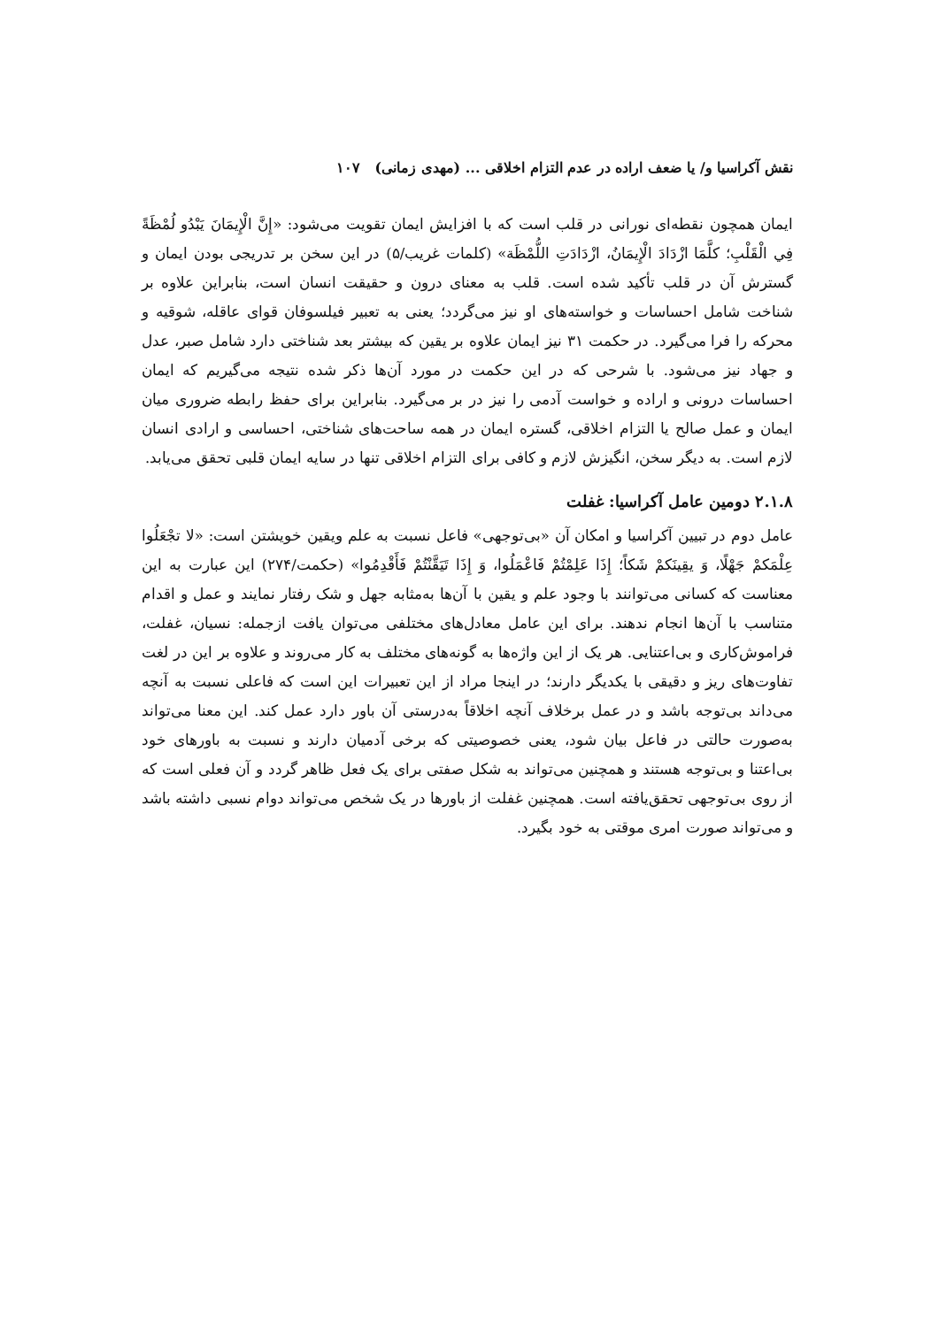نقش آکراسیا و/ یا ضعف اراده در عدم التزام اخلاقی ... (مهدی زمانی) ۱۰۷
ایمان همچون نقطه‌ای نورانی در قلب است که با افزایش ایمان تقویت می‌شود: «إِنَّ الْإِيمَانَ يَبْدُو لُمْظَةً فِي الْقَلْبِ؛ كلَّمَا ازْدَادَ الْإِيمَانُ، ازْدَادَتِ اللُّمْظَة» (کلمات غریب/۵) در این سخن بر تدریجی بودن ایمان و گسترش آن در قلب تأکید شده است. قلب به معنای درون و حقیقت انسان است، بنابراین علاوه بر شناخت شامل احساسات و خواسته‌های او نیز می‌گردد؛ یعنی به تعبیر فیلسوفان قوای عاقله، شوقیه و محرکه را فرا می‌گیرد. در حکمت ۳۱ نیز ایمان علاوه بر یقین که بیشتر بعد شناختی دارد شامل صبر، عدل و جهاد نیز می‌شود. با شرحی که در این حکمت در مورد آن‌ها ذکر شده نتیجه می‌گیریم که ایمان احساسات درونی و اراده و خواست آدمی را نیز در بر می‌گیرد. بنابراین برای حفظ رابطه ضروری میان ایمان و عمل صالح یا التزام اخلاقی، گستره ایمان در همه ساحت‌های شناختی، احساسی و ارادی انسان لازم است. به دیگر سخن، انگیزش لازم و کافی برای التزام اخلاقی تنها در سایه ایمان قلبی تحقق می‌یابد.
۲.۱.۸ دومین عامل آکراسیا: غفلت
عامل دوم در تبیین آکراسیا و امکان آن «بی‌توجهی» فاعل نسبت به علم ویقین خویشتن است: «لا تجْعَلُوا عِلْمَكمْ جَهْلًا، وَ يقِينَكمْ شَكاً؛ إِذَا عَلِمْتُمْ فَاعْمَلُوا، وَ إِذَا تَيَقَّنْتُمْ فَأَقْدِمُوا» (حکمت/۲۷۴) این عبارت به این معناست که کسانی می‌توانند با وجود علم و یقین با آن‌ها به‌مثابه جهل و شک رفتار نمایند و عمل و اقدام متناسب با آن‌ها انجام ندهند. برای این عامل معادل‌های مختلفی می‌توان یافت ازجمله: نسیان، غفلت، فراموش‌کاری و بی‌اعتنایی. هر یک از این واژه‌ها به گونه‌های مختلف به کار می‌روند و علاوه بر این در لغت تفاوت‌های ریز و دقیقی با یکدیگر دارند؛ در اینجا مراد از این تعبیرات این است که فاعلی نسبت به آنچه می‌داند بی‌توجه باشد و در عمل برخلاف آنچه اخلاقاً به‌درستی آن باور دارد عمل کند. این معنا می‌تواند به‌صورت حالتی در فاعل بیان شود، یعنی خصوصیتی که برخی آدمیان دارند و نسبت به باورهای خود بی‌اعتنا و بی‌توجه هستند و همچنین می‌تواند به شکل صفتی برای یک فعل ظاهر گردد و آن فعلی است که از روی بی‌توجهی تحقق‌یافته است. همچنین غفلت از باورها در یک شخص می‌تواند دوام نسبی داشته باشد و می‌تواند صورت امری موقتی به خود بگیرد.